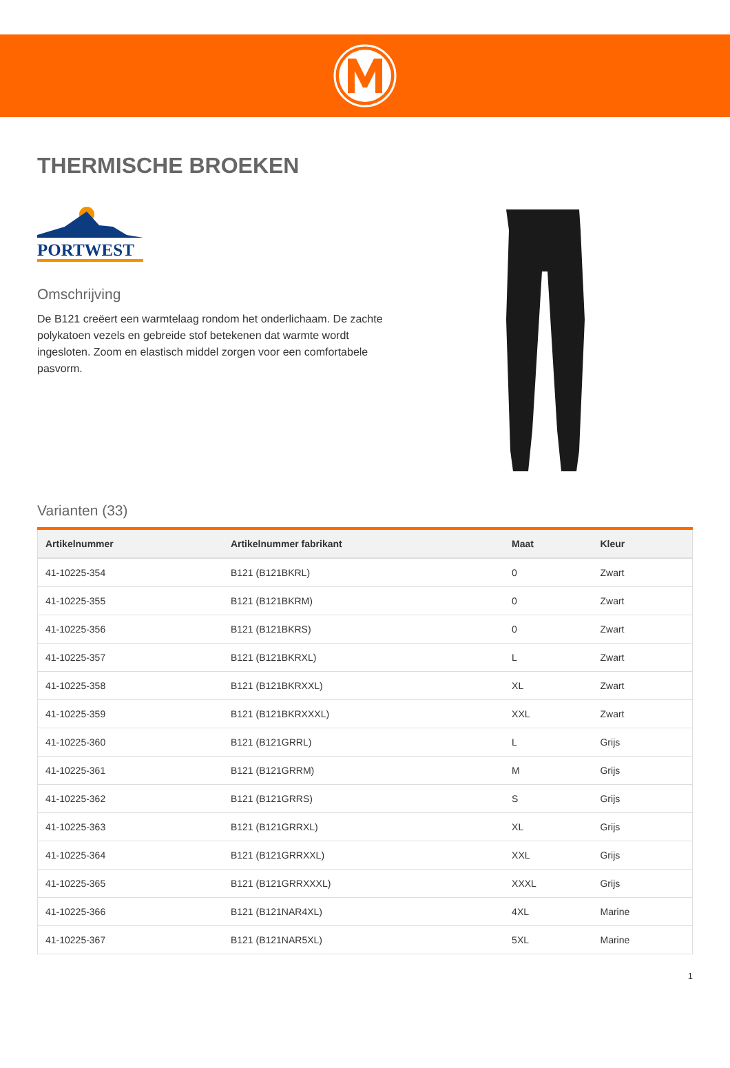THERMISCHE BROEKEN
PORTWEST
Omschrijving
De B121 creëert een warmtelaag rondom het onderlichaam. De zachte polykatoen vezels en gebreide stof betekenen dat warmte wordt ingesloten. Zoom en elastisch middel zorgen voor een comfortabele pasvorm.
Varianten (33)
| Artikelnummer | Artikelnummer fabrikant | Maat | Kleur |
| --- | --- | --- | --- |
| 41-10225-354 | B121 (B121BKRL) | 0 | Zwart |
| 41-10225-355 | B121 (B121BKRM) | 0 | Zwart |
| 41-10225-356 | B121 (B121BKRS) | 0 | Zwart |
| 41-10225-357 | B121 (B121BKRXL) | L | Zwart |
| 41-10225-358 | B121 (B121BKRXXL) | XL | Zwart |
| 41-10225-359 | B121 (B121BKRXXXL) | XXL | Zwart |
| 41-10225-360 | B121 (B121GRRL) | L | Grijs |
| 41-10225-361 | B121 (B121GRRM) | M | Grijs |
| 41-10225-362 | B121 (B121GRRS) | S | Grijs |
| 41-10225-363 | B121 (B121GRRXL) | XL | Grijs |
| 41-10225-364 | B121 (B121GRRXXL) | XXL | Grijs |
| 41-10225-365 | B121 (B121GRRXXXL) | XXXL | Grijs |
| 41-10225-366 | B121 (B121NAR4XL) | 4XL | Marine |
| 41-10225-367 | B121 (B121NAR5XL) | 5XL | Marine |
1